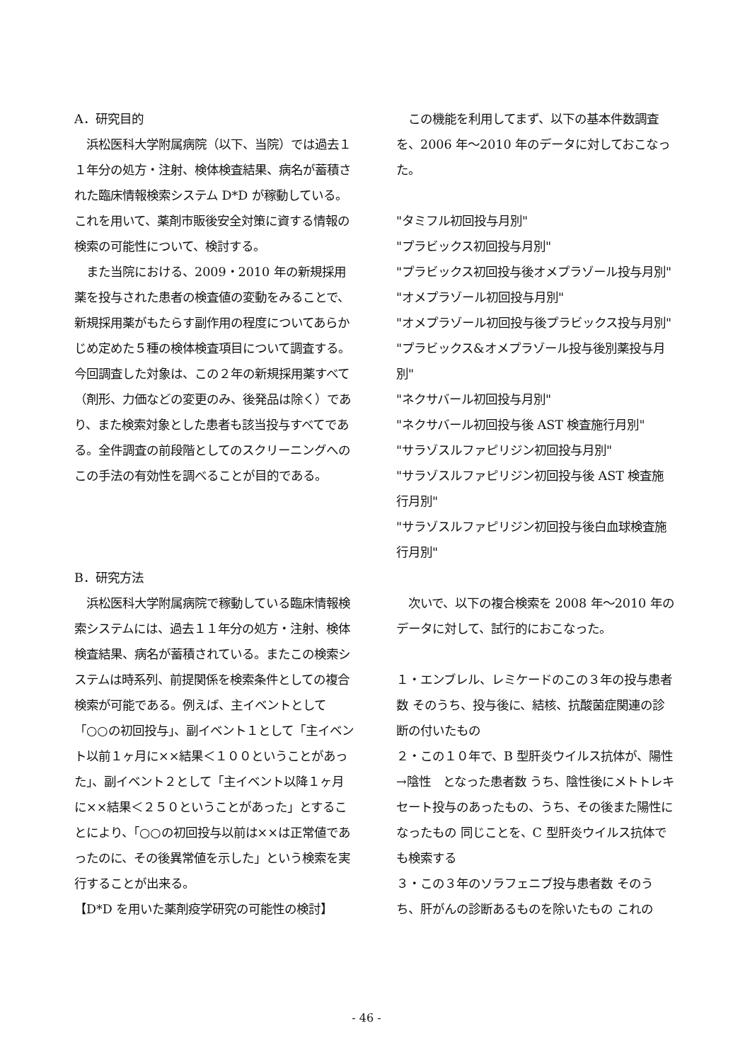A．研究目的
　浜松医科大学附属病院（以下、当院）では過去１１年分の処方・注射、検体検査結果、病名が蓄積された臨床情報検索システム D*D が稼動している。これを用いて、薬剤市販後安全対策に資する情報の検索の可能性について、検討する。
　また当院における、2009・2010 年の新規採用薬を投与された患者の検査値の変動をみることで、新規採用薬がもたらす副作用の程度についてあらかじめ定めた５種の検体検査項目について調査する。今回調査した対象は、この２年の新規採用薬すべて（剤形、力価などの変更のみ、後発品は除く）であり、また検索対象とした患者も該当投与すべてである。全件調査の前段階としてのスクリーニングへのこの手法の有効性を調べることが目的である。
B．研究方法
　浜松医科大学附属病院で稼動している臨床情報検索システムには、過去１１年分の処方・注射、検体検査結果、病名が蓄積されている。またこの検索システムは時系列、前提関係を検索条件としての複合検索が可能である。例えば、主イベントとして「○○の初回投与」、副イベント１として「主イベント以前１ヶ月に××結果＜１００ということがあった」、副イベント２として「主イベント以降１ヶ月に××結果＜２５０ということがあった」とすることにより、「○○の初回投与以前は××は正常値であったのに、その後異常値を示した」という検索を実行することが出来る。
【D*D を用いた薬剤疫学研究の可能性の検討】
　この機能を利用してまず、以下の基本件数調査を、2006 年～2010 年のデータに対しておこなった。
"タミフル初回投与月別"
"プラビックス初回投与月別"
"プラビックス初回投与後オメプラゾール投与月別"
"オメプラゾール初回投与月別"
"オメプラゾール初回投与後プラビックス投与月別"
"プラビックス&オメプラゾール投与後別薬投与月別"
"ネクサバール初回投与月別"
"ネクサバール初回投与後 AST 検査施行月別"
"サラゾスルファピリジン初回投与月別"
"サラゾスルファピリジン初回投与後 AST 検査施行月別"
"サラゾスルファピリジン初回投与後白血球検査施行月別"
　次いで、以下の複合検索を 2008 年～2010 年のデータに対して、試行的におこなった。
１・エンブレル、レミケードのこの３年の投与患者数 そのうち、投与後に、結核、抗酸菌症関連の診断の付いたもの
２・この１０年で、B 型肝炎ウイルス抗体が、陽性→陰性　となった患者数 うち、陰性後にメトトレキセート投与のあったもの、うち、その後また陽性になったもの 同じことを、C 型肝炎ウイルス抗体でも検索する
３・この３年のソラフェニブ投与患者数 そのうち、肝がんの診断あるものを除いたもの これの
- 46 -